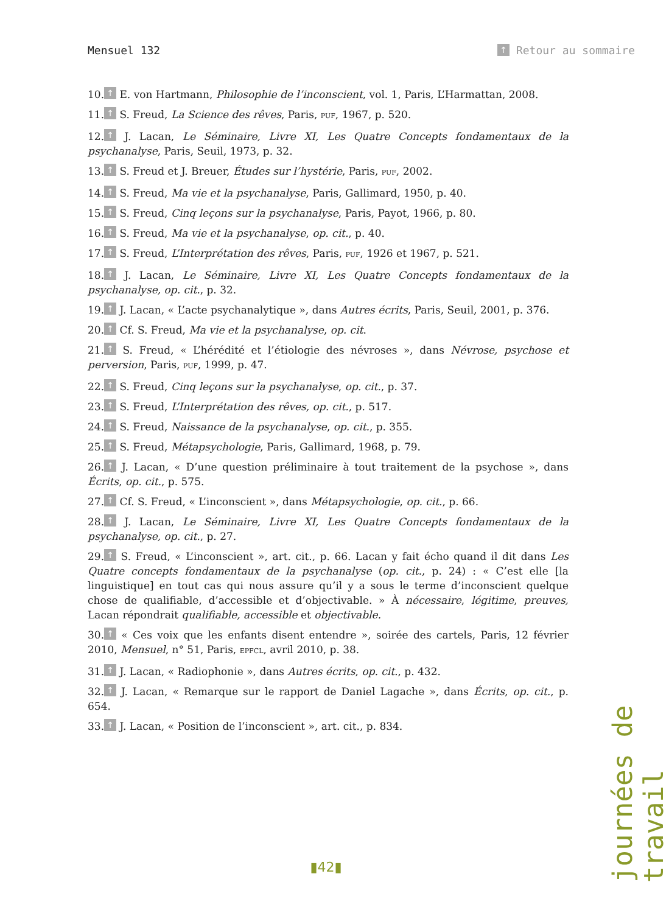Mensuel 132 ↑ Retour au sommaire
10. ↑ E. von Hartmann, Philosophie de l’inconscient, vol. 1, Paris, L’Harmattan, 2008.
11. ↑ S. Freud, La Science des rêves, Paris, PUF, 1967, p. 520.
12. ↑ J. Lacan, Le Séminaire, Livre XI, Les Quatre Concepts fondamentaux de la psychanalyse, Paris, Seuil, 1973, p. 32.
13. ↑ S. Freud et J. Breuer, Études sur l’hystérie, Paris, PUF, 2002.
14. ↑ S. Freud, Ma vie et la psychanalyse, Paris, Gallimard, 1950, p. 40.
15. ↑ S. Freud, Cinq leçons sur la psychanalyse, Paris, Payot, 1966, p. 80.
16. ↑ S. Freud, Ma vie et la psychanalyse, op. cit., p. 40.
17. ↑ S. Freud, L’Interprétation des rêves, Paris, PUF, 1926 et 1967, p. 521.
18. ↑ J. Lacan, Le Séminaire, Livre XI, Les Quatre Concepts fondamentaux de la psychanalyse, op. cit., p. 32.
19. ↑ J. Lacan, « L’acte psychanalytique », dans Autres écrits, Paris, Seuil, 2001, p. 376.
20. ↑ Cf. S. Freud, Ma vie et la psychanalyse, op. cit.
21. ↑ S. Freud, « L’hérédité et l’étiologie des névroses », dans Névrose, psychose et perversion, Paris, PUF, 1999, p. 47.
22. ↑ S. Freud, Cinq leçons sur la psychanalyse, op. cit., p. 37.
23. ↑ S. Freud, L’Interprétation des rêves, op. cit., p. 517.
24. ↑ S. Freud, Naissance de la psychanalyse, op. cit., p. 355.
25. ↑ S. Freud, Métapsychologie, Paris, Gallimard, 1968, p. 79.
26. ↑ J. Lacan, « D’une question préliminaire à tout traitement de la psychose », dans Écrits, op. cit., p. 575.
27. ↑ Cf. S. Freud, « L’inconscient », dans Métapsychologie, op. cit., p. 66.
28. ↑ J. Lacan, Le Séminaire, Livre XI, Les Quatre Concepts fondamentaux de la psychanalyse, op. cit., p. 27.
29. ↑ S. Freud, « L’inconscient », art. cit., p. 66. Lacan y fait écho quand il dit dans Les Quatre concepts fondamentaux de la psychanalyse (op. cit., p. 24) : « C’est elle [la linguistique] en tout cas qui nous assure qu’il y a sous le terme d’inconscient quelque chose de qualifiable, d’accessible et d’objectivable. » À nécessaire, légitime, preuves, Lacan répondrait qualifiable, accessible et objectivable.
30. ↑ « Ces voix que les enfants disent entendre », soirée des cartels, Paris, 12 février 2010, Mensuel, n° 51, Paris, EPFCL, avril 2010, p. 38.
31. ↑ J. Lacan, « Radiophonie », dans Autres écrits, op. cit., p. 432.
32. ↑ J. Lacan, « Remarque sur le rapport de Daniel Lagache », dans Écrits, op. cit., p. 654.
33. ↑ J. Lacan, « Position de l’inconscient », art. cit., p. 834.
journées de travail
▮42▮